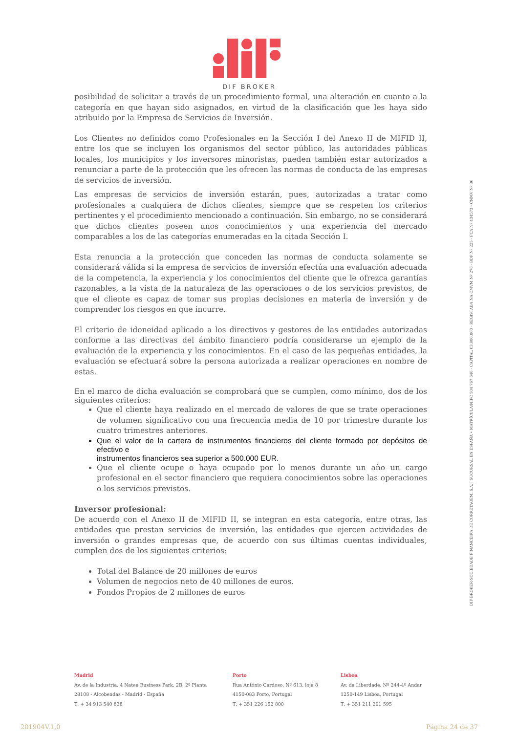DIF BROKER
posibilidad de solicitar a través de un procedimiento formal, una alteración en cuanto a la categoría en que hayan sido asignados, en virtud de la clasificación que les haya sido atribuido por la Empresa de Servicios de Inversión.
Los Clientes no definidos como Profesionales en la Sección I del Anexo II de MIFID II, entre los que se incluyen los organismos del sector público, las autoridades públicas locales, los municipios y los inversores minoristas, pueden también estar autorizados a renunciar a parte de la protección que les ofrecen las normas de conducta de las empresas de servicios de inversión.
Las empresas de servicios de inversión estarán, pues, autorizadas a tratar como profesionales a cualquiera de dichos clientes, siempre que se respeten los criterios pertinentes y el procedimiento mencionado a continuación. Sin embargo, no se considerará que dichos clientes poseen unos conocimientos y una experiencia del mercado comparables a los de las categorías enumeradas en la citada Sección I.
Esta renuncia a la protección que conceden las normas de conducta solamente se considerará válida si la empresa de servicios de inversión efectúa una evaluación adecuada de la competencia, la experiencia y los conocimientos del cliente que le ofrezca garantías razonables, a la vista de la naturaleza de las operaciones o de los servicios previstos, de que el cliente es capaz de tomar sus propias decisiones en materia de inversión y de comprender los riesgos en que incurre.
El criterio de idoneidad aplicado a los directivos y gestores de las entidades autorizadas conforme a las directivas del ámbito financiero podría considerarse un ejemplo de la evaluación de la experiencia y los conocimientos. En el caso de las pequeñas entidades, la evaluación se efectuará sobre la persona autorizada a realizar operaciones en nombre de estas.
En el marco de dicha evaluación se comprobará que se cumplen, como mínimo, dos de los siguientes criterios:
Que el cliente haya realizado en el mercado de valores de que se trate operaciones de volumen significativo con una frecuencia media de 10 por trimestre durante los cuatro trimestres anteriores.
Que el valor de la cartera de instrumentos financieros del cliente formado por depósitos de efectivo e
instrumentos financieros sea superior a 500.000 EUR.
Que el cliente ocupe o haya ocupado por lo menos durante un año un cargo profesional en el sector financiero que requiera conocimientos sobre las operaciones o los servicios previstos.
Inversor profesional:
De acuerdo con el Anexo II de MIFID II, se integran en esta categoría, entre otras, las entidades que prestan servicios de inversión, las entidades que ejercen actividades de inversión o grandes empresas que, de acuerdo con sus últimas cuentas individuales, cumplen dos de los siguientes criterios:
Total del Balance de 20 millones de euros
Volumen de negocios neto de 40 millones de euros.
Fondos Propios de 2 millones de euros
DIF BROKER-SOCIEDADE FINANCEIRA DE CORRETAGEM, S.A. | SUCURSAL EN ESPAÑA • MATRÍCULA/NIPC 504 767 640 - CAPITAL €3.800.000 - REGISTADA NA CMVM Nº 276 - BDP Nº 225 - FCA Nº 434573 - CNMV Nº 36
Madrid
Av. de la Industria, 4 Natea Business Park, 2B, 2ª Planta
28108 - Alcobendas - Madrid - España
T: + 34 913 540 838
Porto
Rua António Cardoso, Nº 613, loja 8
4150-083 Porto, Portugal
T: + 351 226 152 800
Lisboa
Av. da Liberdade, Nº 244-4º Andar
1250-149 Lisboa, Portugal
T: + 351 211 201 595
201904V.1.0 Página 24 de 37